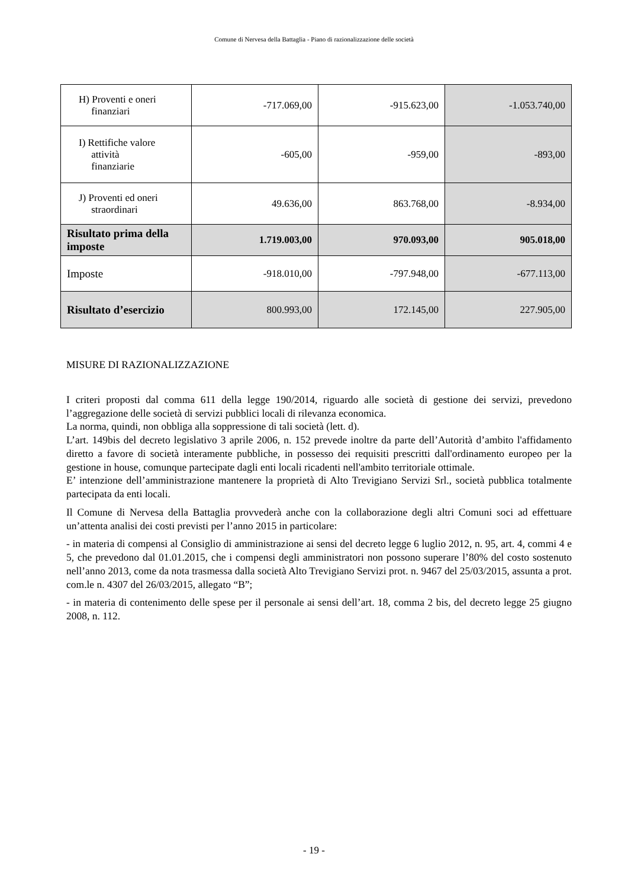Comune di Nervesa della Battaglia - Piano di razionalizzazione delle società
| H) Proventi e oneri finanziari | -717.069,00 | -915.623,00 | -1.053.740,00 |
| I) Rettifiche valore attività finanziarie | -605,00 | -959,00 | -893,00 |
| J) Proventi ed oneri straordinari | 49.636,00 | 863.768,00 | -8.934,00 |
| Risultato prima della imposte | 1.719.003,00 | 970.093,00 | 905.018,00 |
| Imposte | -918.010,00 | -797.948,00 | -677.113,00 |
| Risultato d’esercizio | 800.993,00 | 172.145,00 | 227.905,00 |
MISURE DI RAZIONALIZZAZIONE
I criteri proposti dal comma 611 della legge 190/2014, riguardo alle società di gestione dei servizi, prevedono l’aggregazione delle società di servizi pubblici locali di rilevanza economica.
La norma, quindi, non obbliga alla soppressione di tali società (lett. d).
L’art. 149bis del decreto legislativo 3 aprile 2006, n. 152 prevede inoltre da parte dell’Autorità d’ambito l'affidamento diretto a favore di società interamente pubbliche, in possesso dei requisiti prescritti dall'ordinamento europeo per la gestione in house, comunque partecipate dagli enti locali ricadenti nell'ambito territoriale ottimale.
E’ intenzione dell’amministrazione mantenere la proprietà di Alto Trevigiano Servizi Srl., società pubblica totalmente partecipata da enti locali.
Il Comune di Nervesa della Battaglia provvederà anche con la collaborazione degli altri Comuni soci ad effettuare un’attenta analisi dei costi previsti per l’anno 2015 in particolare:
- in materia di compensi al Consiglio di amministrazione ai sensi del decreto legge 6 luglio 2012, n. 95, art. 4, commi 4 e 5, che prevedono dal 01.01.2015, che i compensi degli amministratori non possono superare l’80% del costo sostenuto nell’anno 2013, come da nota trasmessa dalla società Alto Trevigiano Servizi prot. n. 9467 del 25/03/2015, assunta a prot. com.le n. 4307 del 26/03/2015, allegato “B”;
- in materia di contenimento delle spese per il personale ai sensi dell’art. 18, comma 2 bis, del decreto legge 25 giugno 2008, n. 112.
- 19 -